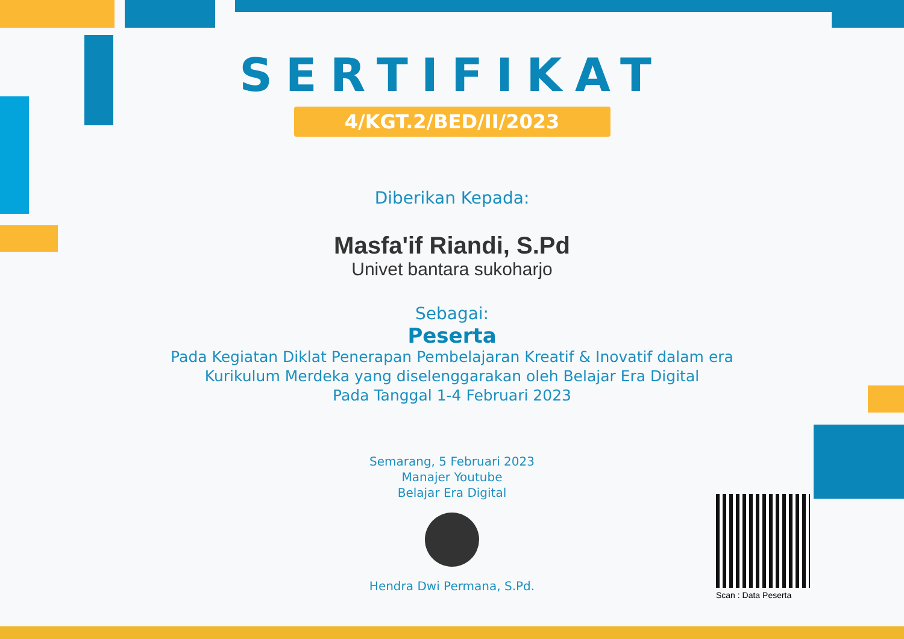SERTIFIKAT
4/KGT.2/BED/II/2023
Diberikan Kepada:
Masfa'if Riandi, S.Pd
Univet bantara sukoharjo
Sebagai:
Peserta
Pada Kegiatan Diklat Penerapan Pembelajaran Kreatif & Inovatif dalam era
Kurikulum Merdeka yang diselenggarakan oleh Belajar Era Digital
Pada Tanggal 1-4 Februari 2023
Semarang, 5 Februari 2023
Manajer Youtube
Belajar Era Digital
Hendra Dwi Permana, S.Pd.
Scan : Data Peserta